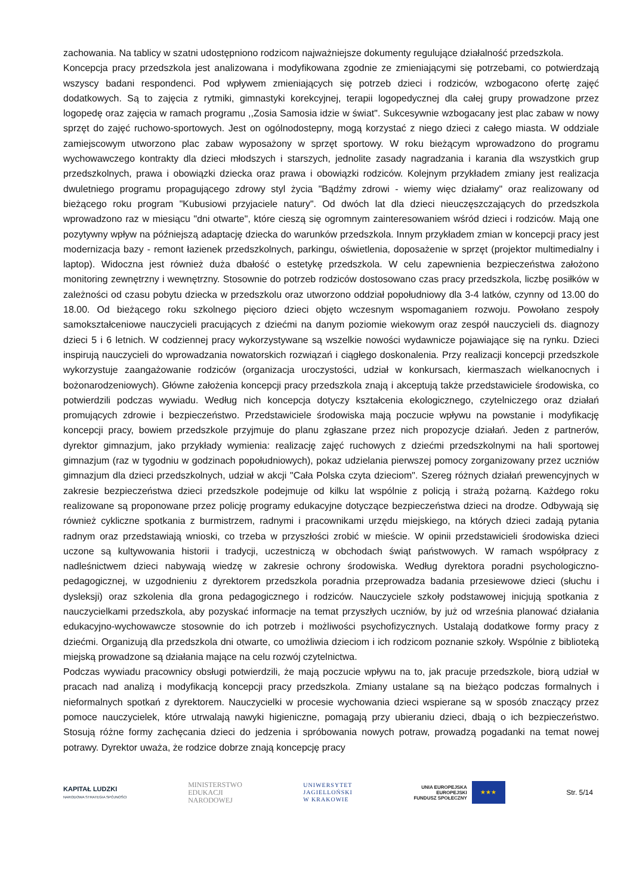zachowania. Na tablicy w szatni udostępniono rodzicom najważniejsze dokumenty regulujące działalność przedszkola.
Koncepcja pracy przedszkola jest analizowana i modyfikowana zgodnie ze zmieniającymi się potrzebami, co potwierdzają wszyscy badani respondenci. Pod wpływem zmieniających się potrzeb dzieci i rodziców, wzbogacono ofertę zajęć dodatkowych. Są to zajęcia z rytmiki, gimnastyki korekcyjnej, terapii logopedycznej dla całej grupy prowadzone przez logopedę oraz zajęcia w ramach programu ,,Zosia Samosia idzie w świat". Sukcesywnie wzbogacany jest plac zabaw w nowy sprzęt do zajęć ruchowo-sportowych. Jest on ogólnodostepny, mogą korzystać z niego dzieci z całego miasta. W oddziale zamiejscowym utworzono plac zabaw wyposażony w sprzęt sportowy. W roku bieżącym wprowadzono do programu wychowawczego kontrakty dla dzieci młodszych i starszych, jednolite zasady nagradzania i karania dla wszystkich grup przedszkolnych, prawa i obowiązki dziecka oraz prawa i obowiązki rodziców. Kolejnym przykładem zmiany jest realizacja dwuletniego programu propagującego zdrowy styl życia "Bądźmy zdrowi - wiemy więc działamy" oraz realizowany od bieżącego roku program "Kubusiowi przyjaciele natury". Od dwóch lat dla dzieci nieuczęszczających do przedszkola wprowadzono raz w miesiącu "dni otwarte", które cieszą się ogromnym zainteresowaniem wśród dzieci i rodziców. Mają one pozytywny wpływ na późniejszą adaptację dziecka do warunków przedszkola. Innym przykładem zmian w koncepcji pracy jest modernizacja bazy - remont łazienek przedszkolnych, parkingu, oświetlenia, doposażenie w sprzęt (projektor multimedialny i laptop). Widoczna jest również duża dbałość o estetykę przedszkola. W celu zapewnienia bezpieczeństwa założono monitoring zewnętrzny i wewnętrzny. Stosownie do potrzeb rodziców dostosowano czas pracy przedszkola, liczbę posiłków w zależności od czasu pobytu dziecka w przedszkolu oraz utworzono oddział popołudniowy dla 3-4 latków, czynny od 13.00 do 18.00. Od bieżącego roku szkolnego pięcioro dzieci objęto wczesnym wspomaganiem rozwoju. Powołano zespoły samokształceniowe nauczycieli pracujących z dziećmi na danym poziomie wiekowym oraz zespół nauczycieli ds. diagnozy dzieci 5 i 6 letnich. W codziennej pracy wykorzystywane są wszelkie nowości wydawnicze pojawiające się na rynku. Dzieci inspirują nauczycieli do wprowadzania nowatorskich rozwiązań i ciągłego doskonalenia. Przy realizacji koncepcji przedszkole wykorzystuje zaangażowanie rodziców (organizacja uroczystości, udział w konkursach, kiermaszach wielkanocnych i bożonarodzeniowych). Główne założenia koncepcji pracy przedszkola znają i akceptują także przedstawiciele środowiska, co potwierdzili podczas wywiadu. Według nich koncepcja dotyczy kształcenia ekologicznego, czytelniczego oraz działań promujących zdrowie i bezpieczeństwo. Przedstawiciele środowiska mają poczucie wpływu na powstanie i modyfikację koncepcji pracy, bowiem przedszkole przyjmuje do planu zgłaszane przez nich propozycje działań. Jeden z partnerów, dyrektor gimnazjum, jako przykłady wymienia: realizację zajęć ruchowych z dziećmi przedszkolnymi na hali sportowej gimnazjum (raz w tygodniu w godzinach popołudniowych), pokaz udzielania pierwszej pomocy zorganizowany przez uczniów gimnazjum dla dzieci przedszkolnych, udział w akcji "Cała Polska czyta dzieciom". Szereg różnych działań prewencyjnych w zakresie bezpieczeństwa dzieci przedszkole podejmuje od kilku lat wspólnie z policją i strażą pożarną. Każdego roku realizowane są proponowane przez policję programy edukacyjne dotyczące bezpieczeństwa dzieci na drodze. Odbywają się również cykliczne spotkania z burmistrzem, radnymi i pracownikami urzędu miejskiego, na których dzieci zadają pytania radnym oraz przedstawiają wnioski, co trzeba w przyszłości zrobić w mieście. W opinii przedstawicieli środowiska dzieci uczone są kultywowania historii i tradycji, uczestniczą w obchodach świąt państwowych. W ramach współpracy z nadleśnictwem dzieci nabywają wiedzę w zakresie ochrony środowiska. Według dyrektora poradni psychologiczno-pedagogicznej, w uzgodnieniu z dyrektorem przedszkola poradnia przeprowadza badania przesiewowe dzieci (słuchu i dysleksji) oraz szkolenia dla grona pedagogicznego i rodziców. Nauczyciele szkoły podstawowej inicjują spotkania z nauczycielkami przedszkola, aby pozyskać informacje na temat przyszłych uczniów, by już od września planować działania edukacyjno-wychowawcze stosownie do ich potrzeb i możliwości psychofizycznych. Ustalają dodatkowe formy pracy z dziećmi. Organizują dla przedszkola dni otwarte, co umożliwia dzieciom i ich rodzicom poznanie szkoły. Wspólnie z biblioteką miejską prowadzone są działania mające na celu rozwój czytelnictwa.
Podczas wywiadu pracownicy obsługi potwierdzili, że mają poczucie wpływu na to, jak pracuje przedszkole, biorą udział w pracach nad analizą i modyfikacją koncepcji pracy przedszkola. Zmiany ustalane są na bieżąco podczas formalnych i nieformalnych spotkań z dyrektorem. Nauczycielki w procesie wychowania dzieci wspierane są w sposób znaczący przez pomoce nauczycielek, które utrwalają nawyki higieniczne, pomagają przy ubieraniu dzieci, dbają o ich bezpieczeństwo. Stosują różne formy zachęcania dzieci do jedzenia i spróbowania nowych potraw, prowadzą pogadanki na temat nowej potrawy. Dyrektor uważa, że rodzice dobrze znają koncepcję pracy
KAPITAŁ LUDZKI
NARODOWA STRATEGIA SPÓJNOŚCI
MINISTERSTWO
EDUKACJI
NARODOWEJ
UNIWERSYTET
JAGIELLOŃSKI
W KRAKOWIE
UNIA EUROPEJSKA
EUROPEJSKI
FUNDUSZ SPOŁECZNY
★★★
Str. 5/14